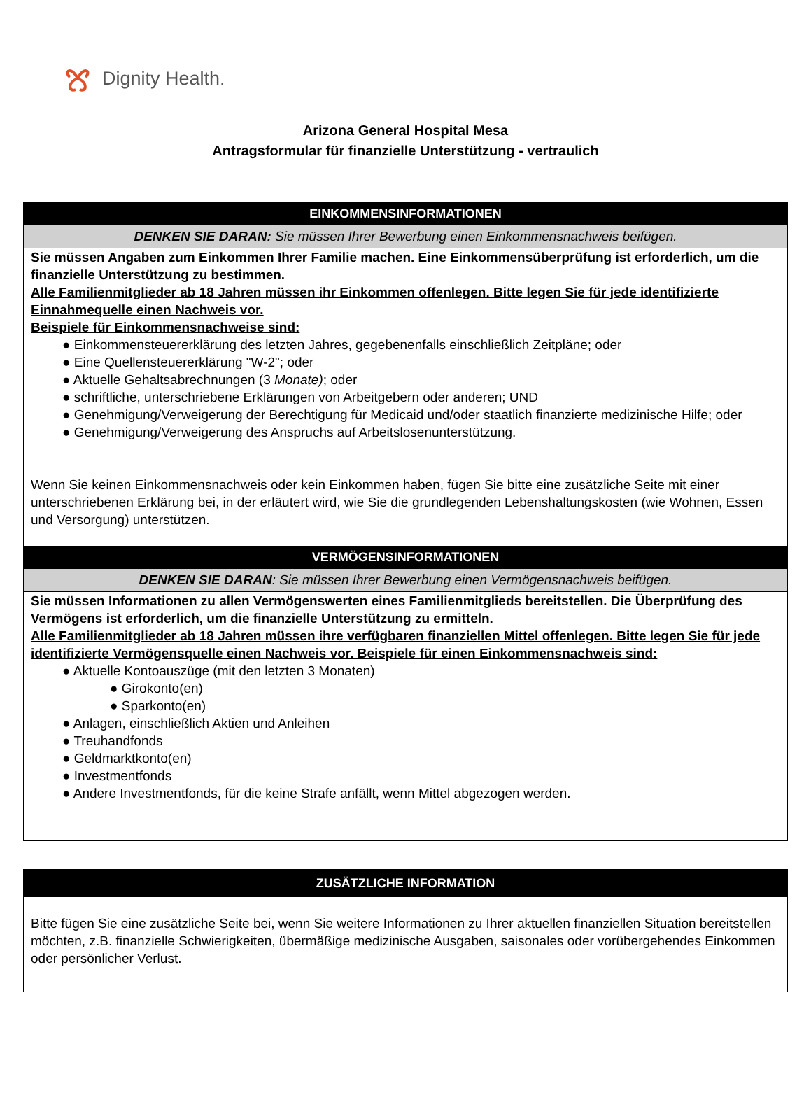Dignity Health.
Arizona General Hospital Mesa
Antragsformular für finanzielle Unterstützung - vertraulich
EINKOMMENSINFORMATIONEN
DENKEN SIE DARAN: Sie müssen Ihrer Bewerbung einen Einkommensnachweis beifügen.
Sie müssen Angaben zum Einkommen Ihrer Familie machen. Eine Einkommensüberprüfung ist erforderlich, um die finanzielle Unterstützung zu bestimmen.
Alle Familienmitglieder ab 18 Jahren müssen ihr Einkommen offenlegen. Bitte legen Sie für jede identifizierte Einnahmequelle einen Nachweis vor.
Beispiele für Einkommensnachweise sind:
● Einkommensteuererklärung des letzten Jahres, gegebenenfalls einschließlich Zeitpläne; oder
● Eine Quellensteuererklärung "W-2"; oder
● Aktuelle Gehaltsabrechnungen (3 Monate); oder
● schriftliche, unterschriebene Erklärungen von Arbeitgebern oder anderen; UND
● Genehmigung/Verweigerung der Berechtigung für Medicaid und/oder staatlich finanzierte medizinische Hilfe; oder
● Genehmigung/Verweigerung des Anspruchs auf Arbeitslosenunterstützung.
Wenn Sie keinen Einkommensnachweis oder kein Einkommen haben, fügen Sie bitte eine zusätzliche Seite mit einer unterschriebenen Erklärung bei, in der erläutert wird, wie Sie die grundlegenden Lebenshaltungskosten (wie Wohnen, Essen und Versorgung) unterstützen.
VERMÖGENSINFORMATIONEN
DENKEN SIE DARAN: Sie müssen Ihrer Bewerbung einen Vermögensnachweis beifügen.
Sie müssen Informationen zu allen Vermögenswerten eines Familienmitglieds bereitstellen. Die Überprüfung des Vermögens ist erforderlich, um die finanzielle Unterstützung zu ermitteln.
Alle Familienmitglieder ab 18 Jahren müssen ihre verfügbaren finanziellen Mittel offenlegen. Bitte legen Sie für jede identifizierte Vermögensquelle einen Nachweis vor. Beispiele für einen Einkommensnachweis sind:
● Aktuelle Kontoauszüge (mit den letzten 3 Monaten)
● Girokonto(en)
● Sparkonto(en)
● Anlagen, einschließlich Aktien und Anleihen
● Treuhandfonds
● Geldmarktkonto(en)
● Investmentfonds
● Andere Investmentfonds, für die keine Strafe anfällt, wenn Mittel abgezogen werden.
ZUSÄTZLICHE INFORMATION
Bitte fügen Sie eine zusätzliche Seite bei, wenn Sie weitere Informationen zu Ihrer aktuellen finanziellen Situation bereitstellen möchten, z.B. finanzielle Schwierigkeiten, übermäßige medizinische Ausgaben, saisonales oder vorübergehendes Einkommen oder persönlicher Verlust.